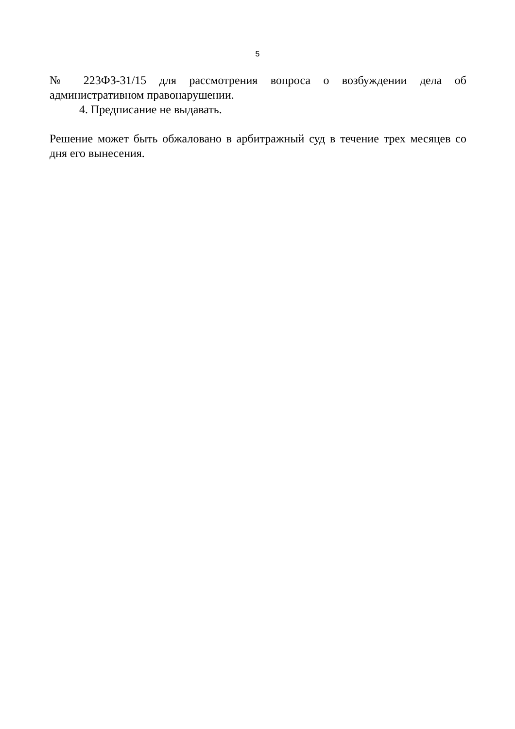5
№ 223ФЗ-31/15 для рассмотрения вопроса о возбуждении дела об административном правонарушении.
4. Предписание не выдавать.
Решение может быть обжаловано в арбитражный суд в течение трех месяцев со дня его вынесения.